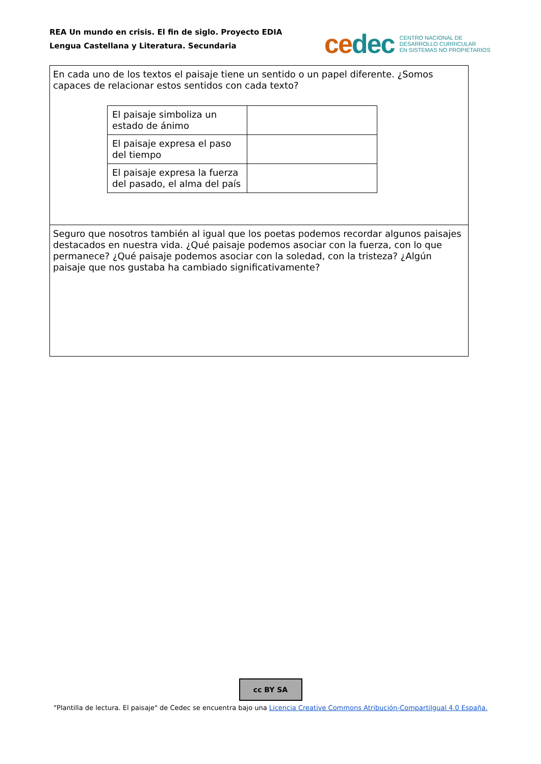REA Un mundo en crisis. El fin de siglo. Proyecto EDIA
Lengua Castellana y Literatura. Secundaria
ce dec CENTRO NACIONAL DE
DESARROLLO CURRICULAR
EN SISTEMAS NO PROPIETARIOS
| En cada uno de los textos el paisaje tiene un sentido o un papel diferente. ¿Somos capaces de relacionar estos sentidos con cada texto? / El paisaje simboliza un estado de ánimo / / / El paisaje expresa el paso del tiempo / / / El paisaje expresa la fuerza del pasado, el alma del país / / |
| Seguro que nosotros también al igual que los poetas podemos recordar algunos paisajes destacados en nuestra vida. ¿Qué paisaje podemos asociar con la fuerza, con lo que permanece? ¿Qué paisaje podemos asociar con la soledad, con la tristeza? ¿Algún paisaje que nos gustaba ha cambiado significativamente? |
cc BY SA
“Plantilla de lectura. El paisaje" de Cedec se encuentra bajo una Licencia Creative Commons Atribución-CompartiIgual 4.0 España.